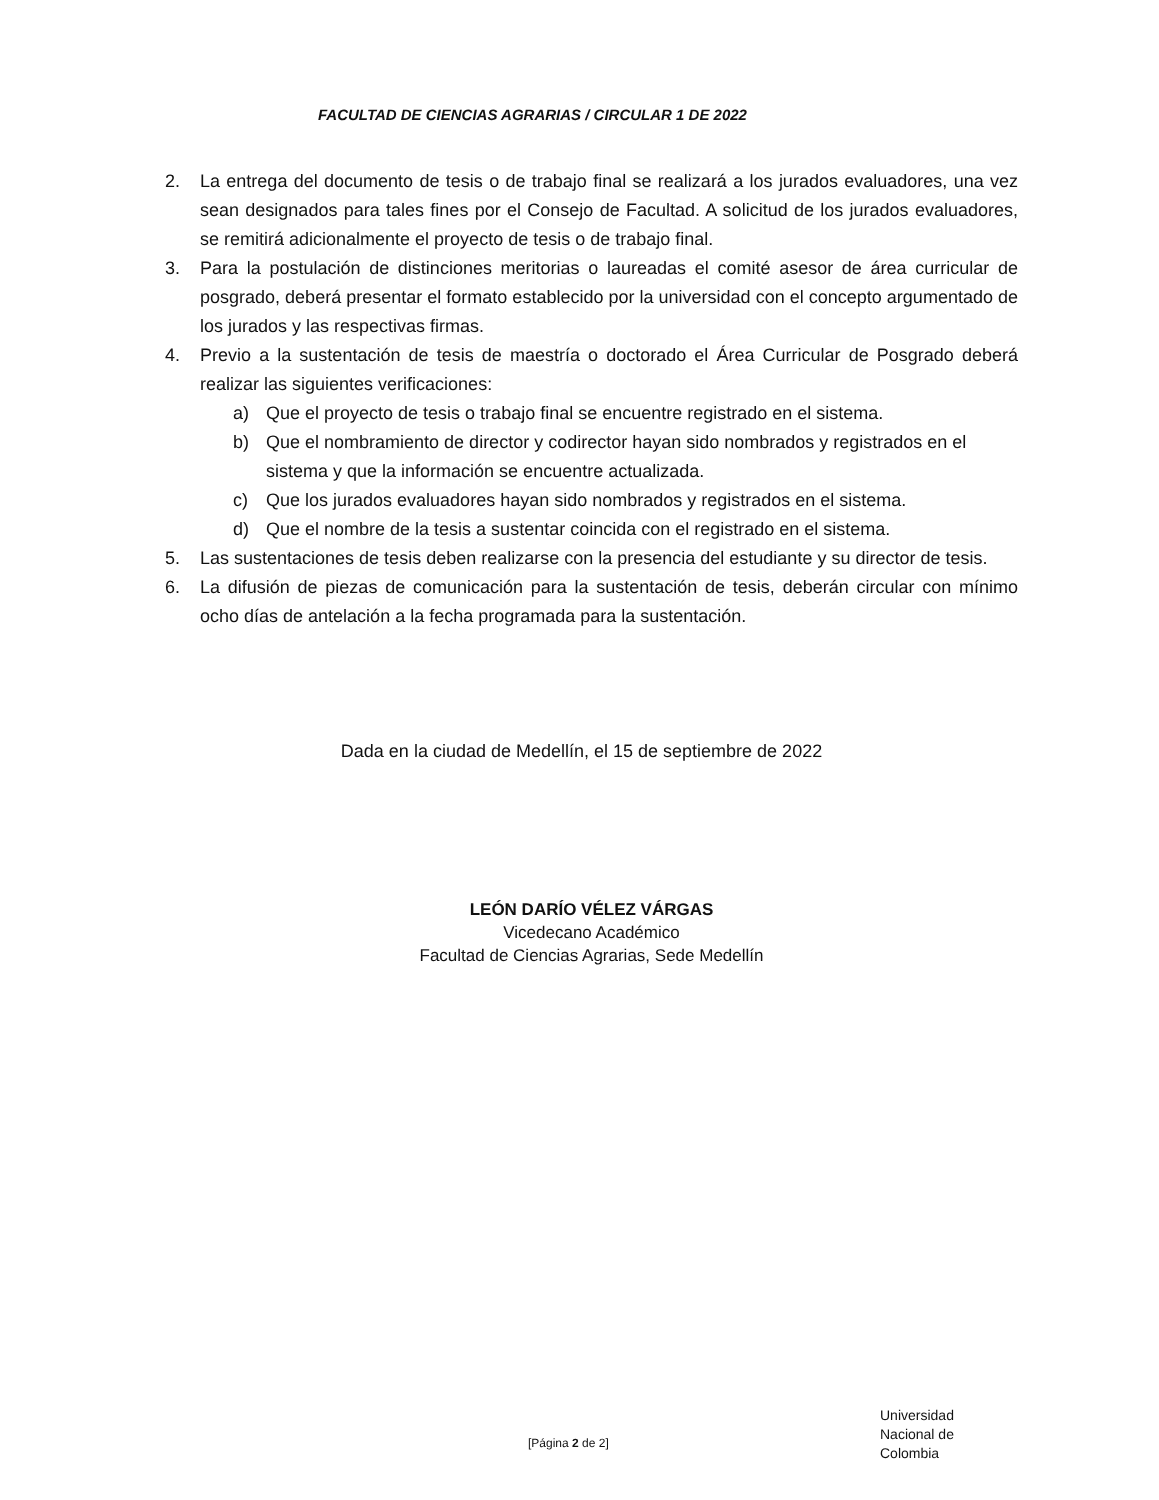FACULTAD DE CIENCIAS AGRARIAS / CIRCULAR 1 DE 2022
2. La entrega del documento de tesis o de trabajo final se realizará a los jurados evaluadores, una vez sean designados para tales fines por el Consejo de Facultad. A solicitud de los jurados evaluadores, se remitirá adicionalmente el proyecto de tesis o de trabajo final.
3. Para la postulación de distinciones meritorias o laureadas el comité asesor de área curricular de posgrado, deberá presentar el formato establecido por la universidad con el concepto argumentado de los jurados y las respectivas firmas.
4. Previo a la sustentación de tesis de maestría o doctorado el Área Curricular de Posgrado deberá realizar las siguientes verificaciones:
a) Que el proyecto de tesis o trabajo final se encuentre registrado en el sistema.
b) Que el nombramiento de director y codirector hayan sido nombrados y registrados en el sistema y que la información se encuentre actualizada.
c) Que los jurados evaluadores hayan sido nombrados y registrados en el sistema.
d) Que el nombre de la tesis a sustentar coincida con el registrado en el sistema.
5. Las sustentaciones de tesis deben realizarse con la presencia del estudiante y su director de tesis.
6. La difusión de piezas de comunicación para la sustentación de tesis, deberán circular con mínimo ocho días de antelación a la fecha programada para la sustentación.
Dada en la ciudad de Medellín, el 15 de septiembre de 2022
LEÓN DARÍO VÉLEZ VÁRGAS
Vicedecano Académico
Facultad de Ciencias Agrarias, Sede Medellín
[Página 2 de 2]
Universidad
Nacional de
Colombia